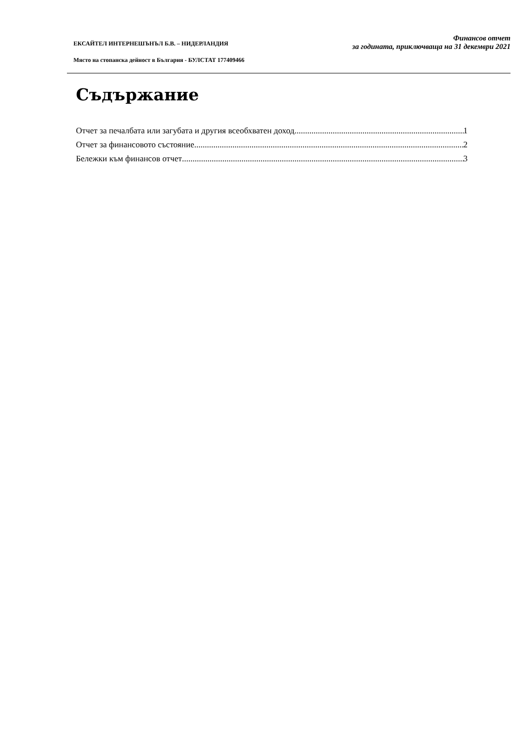ЕКСАЙТЕЛ ИНТЕРНЕШЪНЪЛ Б.В. – НИДЕРЛАНДИЯ
Място на стопанска дейност в България - БУЛСТАТ 177409466
Финансов отчет
за годината, приключваща на 31 декември 2021
Съдържание
Отчет за печалбата или загубата и другия всеобхватен доход 1
Отчет за финансовото състояние 2
Бележки към финансов отчет 3